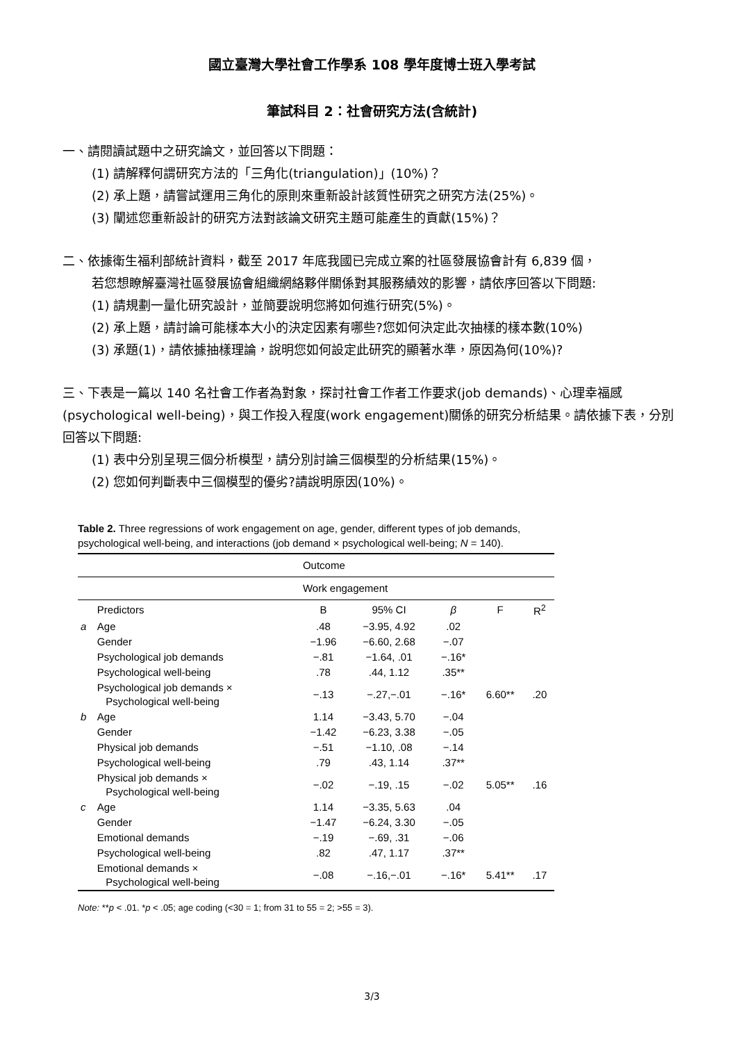國立臺灣大學社會工作學系 108 學年度博士班入學考試
筆試科目 2：社會研究方法(含統計)
一、請閱讀試題中之研究論文，並回答以下問題：
(1) 請解釋何謂研究方法的「三角化(triangulation)」(10%)？
(2) 承上題，請嘗試運用三角化的原則來重新設計該質性研究之研究方法(25%)。
(3) 闡述您重新設計的研究方法對該論文研究主題可能產生的貢獻(15%)？
二、依據衛生福利部統計資料，截至 2017 年底我國已完成立案的社區發展協會計有 6,839 個，
若您想瞭解臺灣社區發展協會組織網絡夥伴關係對其服務績效的影響，請依序回答以下問題:
(1) 請規劃一量化研究設計，並簡要說明您將如何進行研究(5%)。
(2) 承上題，請討論可能樣本大小的決定因素有哪些?您如何決定此次抽樣的樣本數(10%)
(3) 承題(1)，請依據抽樣理論，說明您如何設定此研究的顯著水準，原因為何(10%)?
三、下表是一篇以 140 名社會工作者為對象，探討社會工作者工作要求(job demands)、心理幸福感(psychological well-being)，與工作投入程度(work engagement)關係的研究分析結果。請依據下表，分別回答以下問題:
(1) 表中分別呈現三個分析模型，請分別討論三個模型的分析結果(15%)。
(2) 您如何判斷表中三個模型的優劣?請說明原因(10%)。
Table 2. Three regressions of work engagement on age, gender, different types of job demands, psychological well-being, and interactions (job demand × psychological well-being; N = 140).
| | | Outcome | | | | |
| | | Work engagement | | | | |
| | Predictors | B | 95% CI | β | F | R<sup>2</sup> |
| a | Age | .48 | −3.95, 4.92 | .02 | | |
| | Gender | −1.96 | −6.60, 2.68 | −.07 | | |
| | Psychological job demands | −.81 | −1.64, .01 | −.16* | | |
| | Psychological well-being | .78 | .44, 1.12 | .35** | | |
| | Psychological job demands × Psychological well-being | −.13 | −.27,−.01 | −.16* | 6.60** | .20 |
| b | Age | 1.14 | −3.43, 5.70 | −.04 | | |
| | Gender | −1.42 | −6.23, 3.38 | −.05 | | |
| | Physical job demands | −.51 | −1.10, .08 | −.14 | | |
| | Psychological well-being | .79 | .43, 1.14 | .37** | | |
| | Physical job demands × Psychological well-being | −.02 | −.19, .15 | −.02 | 5.05** | .16 |
| c | Age | 1.14 | −3.35, 5.63 | .04 | | |
| | Gender | −1.47 | −6.24, 3.30 | −.05 | | |
| | Emotional demands | −.19 | −.69, .31 | −.06 | | |
| | Psychological well-being | .82 | .47, 1.17 | .37** | | |
| | Emotional demands × Psychological well-being | −.08 | −.16,−.01 | −.16* | 5.41** | .17 |
Note: **p < .01. *p < .05; age coding (<30 = 1; from 31 to 55 = 2; >55 = 3).
3/3